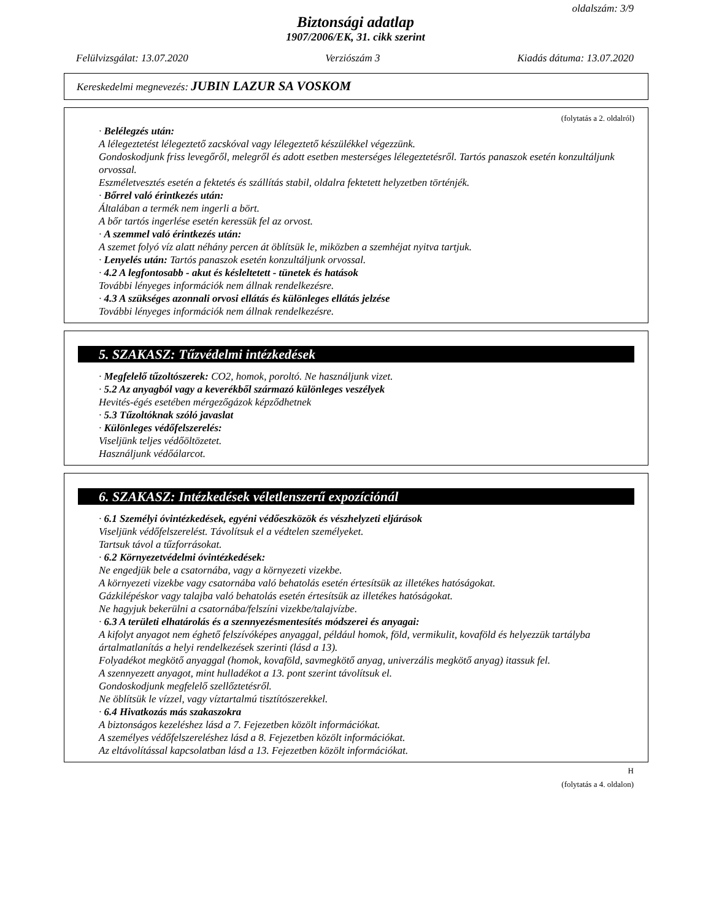oldalszám: 3/9
Biztonsági adatlap
1907/2006/EK, 31. cikk szerint
Felülvizsgálat: 13.07.2020 Verziószám 3 Kiadás dátuma: 13.07.2020
Kereskedelmi megnevezés: JUBIN LAZUR SA VOSKOM
(folytatás a 2. oldalról)
· Belélegzés után:
A lélegeztetést lélegeztető zacskóval vagy lélegeztető készülékkel végezzünk.
Gondoskodjunk friss levegőről, melegről és adott esetben mesterséges lélegeztetésről. Tartós panaszok esetén konzultáljunk orvossal.
Eszméletvesztés esetén a fektetés és szállítás stabil, oldalra fektetett helyzetben történjék.
· Bőrrel való érintkezés után:
Általában a termék nem ingerli a bört.
A bőr tartós ingerlése esetén keressük fel az orvost.
· A szemmel való érintkezés után:
A szemet folyó víz alatt néhány percen át öblítsük le, miközben a szemhéjat nyitva tartjuk.
· Lenyelés után: Tartós panaszok esetén konzultáljunk orvossal.
· 4.2 A legfontosabb - akut és késleltetett - tünetek és hatások
További lényeges információk nem állnak rendelkezésre.
· 4.3 A szükséges azonnali orvosi ellátás és különleges ellátás jelzése
További lényeges információk nem állnak rendelkezésre.
5. SZAKASZ: Tűzvédelmi intézkedések
· Megfelelő tűzoltószerek: CO2, homok, poroltó. Ne használjunk vizet.
· 5.2 Az anyagból vagy a keverékből származó különleges veszélyek
Hevités-égés esetében mérgezőgázok képződhetnek
· 5.3 Tűzoltóknak szóló javaslat
· Különleges védőfelszerelés:
Viseljünk teljes védőöltözetet.
Használjunk védőálarcot.
6. SZAKASZ: Intézkedések véletlenszerű expozíciónál
· 6.1 Személyi óvintézkedések, egyéni védőeszközök és vészhelyzeti eljárások
Viseljünk védőfelszerelést. Távolítsuk el a védtelen személyeket.
Tartsuk távol a tűzforrásokat.
· 6.2 Környezetvédelmi óvintézkedések:
Ne engedjük bele a csatornába, vagy a környezeti vizekbe.
A környezeti vizekbe vagy csatornába való behatolás esetén értesítsük az illetékes hatóságokat.
Gázkilépéskor vagy talajba való behatolás esetén értesítsük az illetékes hatóságokat.
Ne hagyjuk bekerülni a csatornába/felszíni vizekbe/talajvízbe.
· 6.3 A területi elhatárolás és a szennyezésmentesítés módszerei és anyagai:
A kifolyt anyagot nem éghető felszívóképes anyaggal, például homok, föld, vermikulit, kovaföld és helyezzük tartályba ártalmatlanítás a helyi rendelkezések szerinti (lásd a 13).
Folyadékot megkötő anyaggal (homok, kovaföld, savmegkötő anyag, univerzális megkötő anyag) itassuk fel.
A szennyezett anyagot, mint hulladékot a 13. pont szerint távolítsuk el.
Gondoskodjunk megfelelő szellőztetésről.
Ne öblítsük le vízzel, vagy víztartalmú tisztítószerekkel.
· 6.4 Hivatkozás más szakaszokra
A biztonságos kezeléshez lásd a 7. Fejezetben közölt információkat.
A személyes védőfelszereléshez lásd a 8. Fejezetben közölt információkat.
Az eltávolítással kapcsolatban lásd a 13. Fejezetben közölt információkat.
H
(folytatás a 4. oldalon)